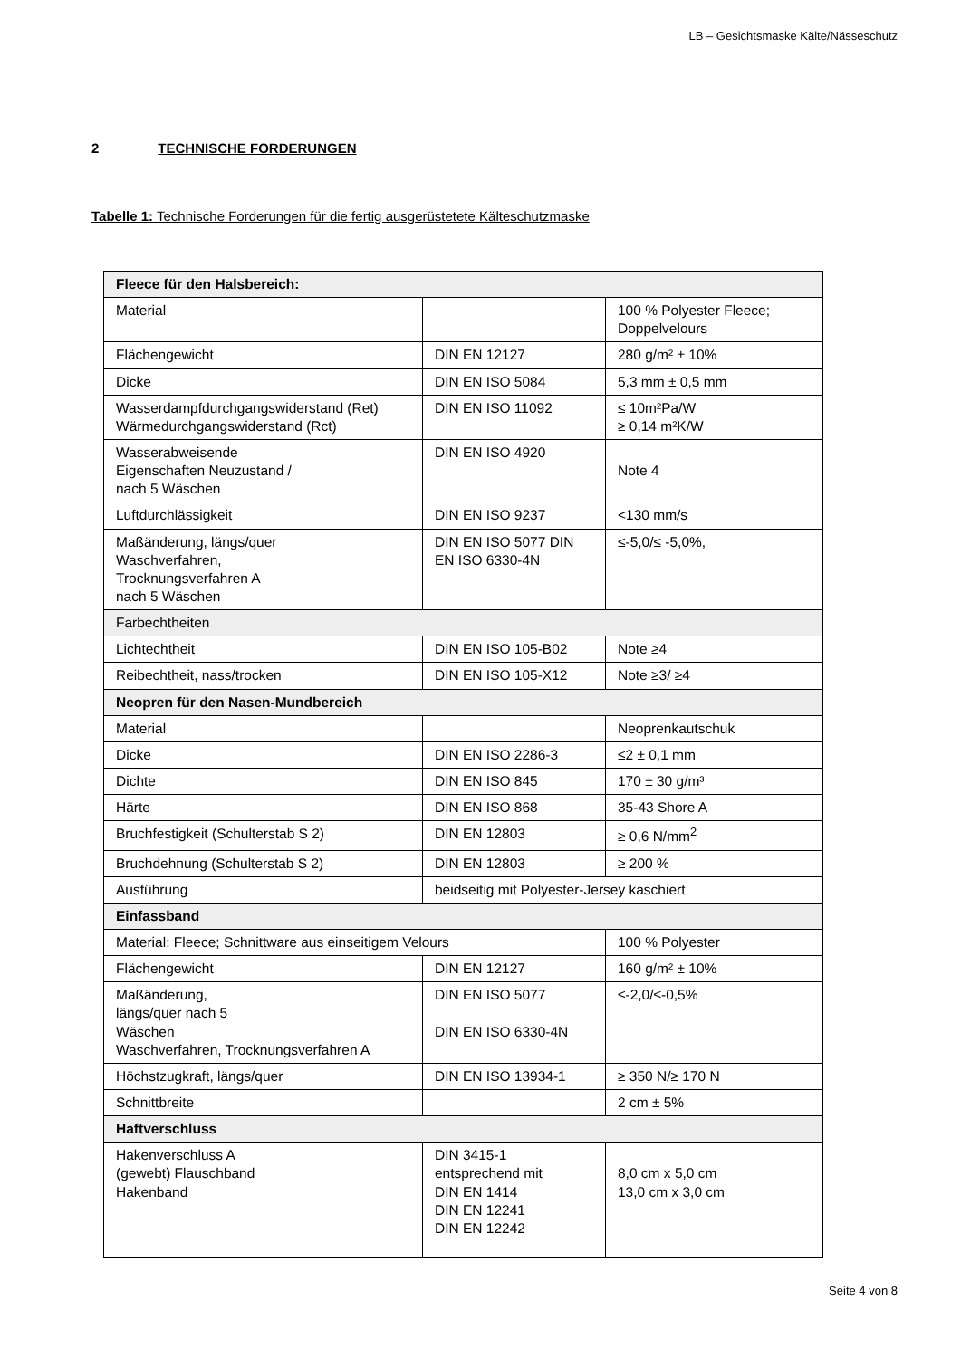LB – Gesichtsmaske Kälte/Nässeschutz
2 TECHNISCHE FORDERUNGEN
Tabelle 1: Technische Forderungen für die fertig ausgerüstetete Kälteschutzmaske
| Fleece für den Halsbereich: | | |
| Material | | 100 % Polyester Fleece; Doppelvelours |
| Flächengewicht | DIN EN 12127 | 280 g/m² ± 10% |
| Dicke | DIN EN ISO 5084 | 5,3 mm ± 0,5 mm |
| Wasserdampfdurchgangswiderstand (Ret) Wärmedurchgangswiderstand (Rct) | DIN EN ISO 11092 | ≤ 10m²Pa/W ≥ 0,14 m²K/W |
| Wasserabweisende Eigenschaften Neuzustand / nach 5 Wäschen | DIN EN ISO 4920 | Note 4 |
| Luftdurchlässigkeit | DIN EN ISO 9237 | <130 mm/s |
| Maßänderung, längs/quer Waschverfahren, Trocknungsverfahren A nach 5 Wäschen | DIN EN ISO 5077 DIN EN ISO 6330-4N | ≤-5,0/≤ -5,0%, |
| Farbechtheiten | | |
| Lichtechtheit | DIN EN ISO 105-B02 | Note ≥4 |
| Reibechtheit, nass/trocken | DIN EN ISO 105-X12 | Note ≥3/ ≥4 |
| Neopren für den Nasen-Mundbereich | | |
| Material | | Neoprenkautschuk |
| Dicke | DIN EN ISO 2286-3 | ≤2 ± 0,1 mm |
| Dichte | DIN EN ISO 845 | 170 ± 30 g/m³ |
| Härte | DIN EN ISO 868 | 35-43 Shore A |
| Bruchfestigkeit (Schulterstab S 2) | DIN EN 12803 | ≥ 0,6 N/mm<sup>2</sup> |
| Bruchdehnung (Schulterstab S 2) | DIN EN 12803 | ≥ 200 % |
| Ausführung | beidseitig mit Polyester-Jersey kaschiert | |
| Einfassband | | |
| Material: Fleece; Schnittware aus einseitigem Velours | | 100 % Polyester |
| Flächengewicht | DIN EN 12127 | 160 g/m² ± 10% |
| Maßänderung, längs/quer nach 5 Wäschen Waschverfahren, Trocknungsverfahren A | DIN EN ISO 5077 DIN EN ISO 6330-4N | ≤-2,0/≤-0,5% |
| Höchstzugkraft, längs/quer | DIN EN ISO 13934-1 | ≥ 350 N/≥ 170 N |
| Schnittbreite | | 2 cm ± 5% |
| Haftverschluss | | |
| Hakenverschluss A (gewebt) Flauschband Hakenband | DIN 3415-1 entsprechend mit DIN EN 1414 DIN EN 12241 DIN EN 12242 | 8,0 cm x 5,0 cm 13,0 cm x 3,0 cm |
Seite 4 von 8